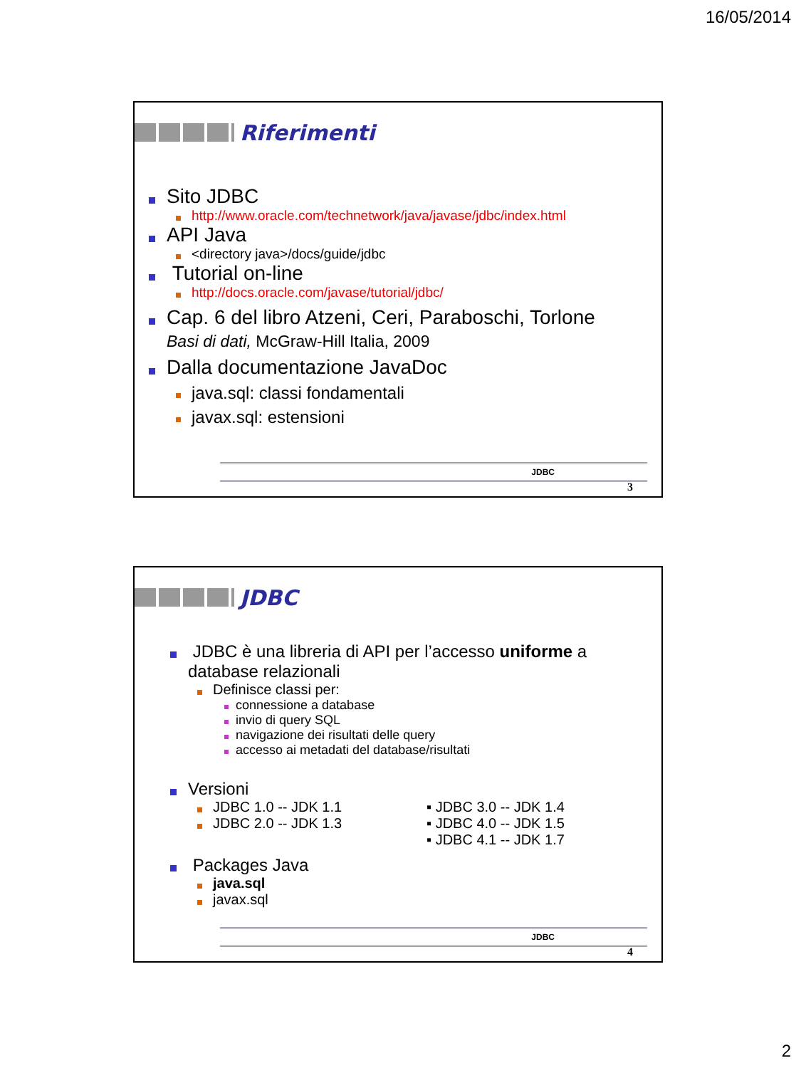16/05/2014
Riferimenti
Sito JDBC
http://www.oracle.com/technetwork/java/javase/jdbc/index.html
API Java
<directory java>/docs/guide/jdbc
Tutorial on-line
http://docs.oracle.com/javase/tutorial/jdbc/
Cap. 6 del libro Atzeni, Ceri, Paraboschi, Torlone
Basi di dati, McGraw-Hill Italia, 2009
Dalla documentazione JavaDoc
java.sql: classi fondamentali
javax.sql: estensioni
JDBC
3
JDBC
JDBC è una libreria di API per l’accesso uniforme a database relazionali
Definisce classi per:
connessione a database
invio di query SQL
navigazione dei risultati delle query
accesso ai metadati del database/risultati
Versioni
JDBC 1.0 -- JDK 1.1
JDBC 2.0 -- JDK 1.3
▪ JDBC 3.0 -- JDK 1.4
▪ JDBC 4.0 -- JDK 1.5
▪ JDBC 4.1 -- JDK 1.7
Packages Java
java.sql
javax.sql
JDBC
4
2